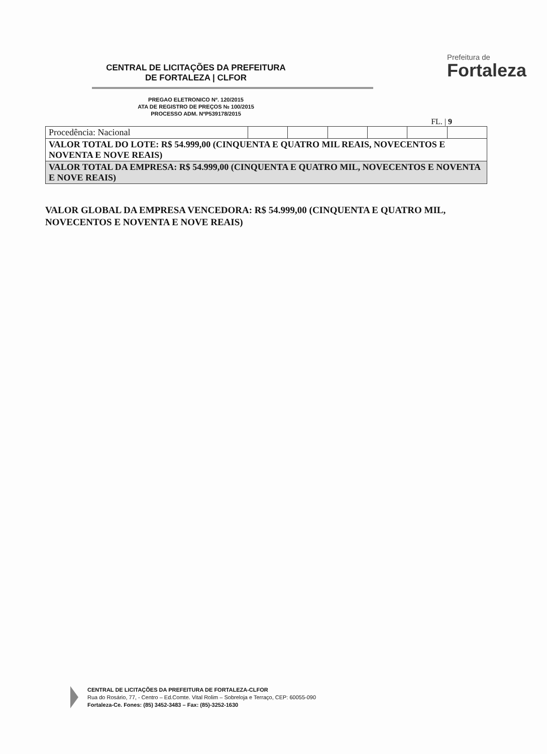CENTRAL DE LICITAÇÕES DA PREFEITURA
DE FORTALEZA | CLFOR
PREGAO ELETRONICO Nº. 120/2015
ATA DE REGISTRO DE PREÇOS № 100/2015
PROCESSO ADM. NºP539178/2015
Prefeitura de
Fortaleza
FL. | 9
| Procedência: Nacional | | | | | | |
| VALOR TOTAL DO LOTE: R$ 54.999,00 (CINQUENTA E QUATRO MIL REAIS, NOVECENTOS E NOVENTA E NOVE REAIS) | | | | | | |
| VALOR TOTAL DA EMPRESA: R$ 54.999,00 (CINQUENTA E QUATRO MIL, NOVECENTOS E NOVENTA E NOVE REAIS) | | | | | | |
VALOR GLOBAL DA EMPRESA VENCEDORA: R$ 54.999,00 (CINQUENTA E QUATRO MIL, NOVECENTOS E NOVENTA E NOVE REAIS)
CENTRAL DE LICITAÇÕES DA PREFEITURA DE FORTALEZA-CLFOR
Rua do Rosário, 77, - Centro – Ed.Comte. Vital Rolim – Sobreloja e Terraço, CEP: 60055-090
Fortaleza-Ce. Fones: (85) 3452-3483 – Fax: (85)-3252-1630